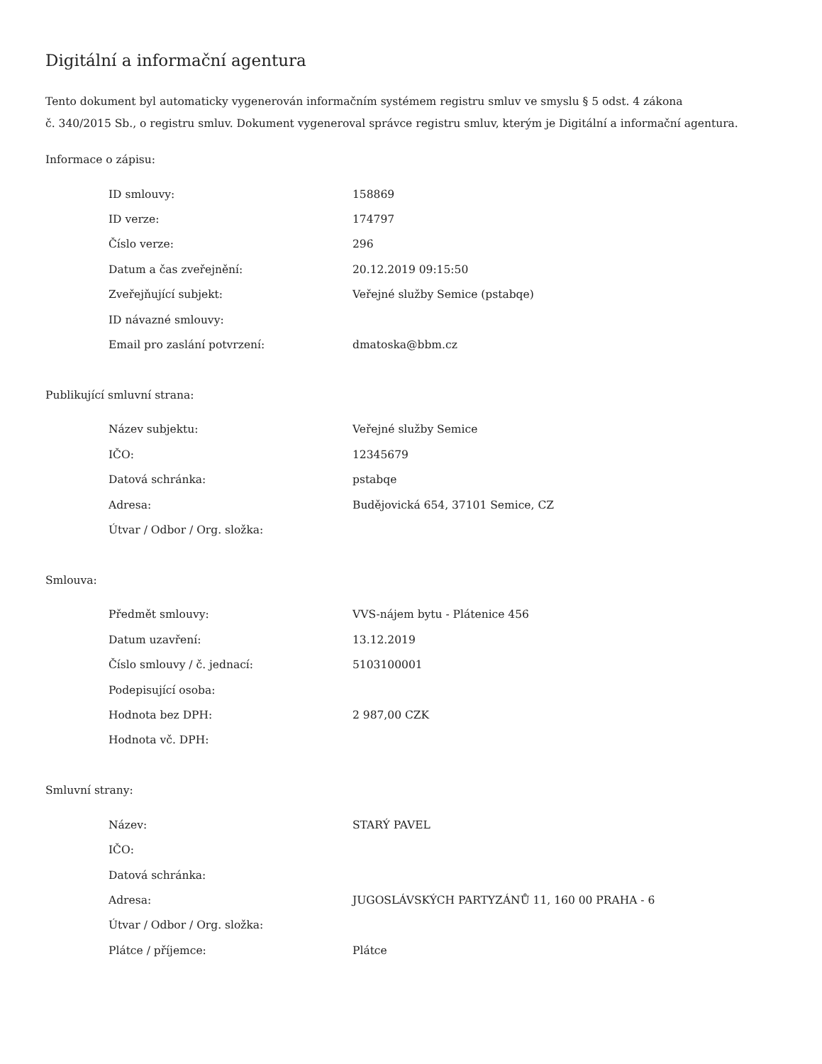Digitální a informační agentura
Tento dokument byl automaticky vygenerován informačním systémem registru smluv ve smyslu § 5 odst. 4 zákona
č. 340/2015 Sb., o registru smluv. Dokument vygeneroval správce registru smluv, kterým je Digitální a informační agentura.
Informace o zápisu:
| ID smlouvy: | 158869 |
| ID verze: | 174797 |
| Číslo verze: | 296 |
| Datum a čas zveřejnění: | 20.12.2019 09:15:50 |
| Zveřejňující subjekt: | Veřejné služby Semice (pstabqe) |
| ID návazné smlouvy: | |
| Email pro zaslání potvrzení: | dmatoska@bbm.cz |
Publikující smluvní strana:
| Název subjektu: | Veřejné služby Semice |
| IČO: | 12345679 |
| Datová schránka: | pstabqe |
| Adresa: | Budějovická 654, 37101 Semice, CZ |
| Útvar / Odbor / Org. složka: | |
Smlouva:
| Předmět smlouvy: | VVS-nájem bytu - Plátenice 456 |
| Datum uzavření: | 13.12.2019 |
| Číslo smlouvy / č. jednací: | 5103100001 |
| Podepisující osoba: | |
| Hodnota bez DPH: | 2 987,00 CZK |
| Hodnota vč. DPH: | |
Smluvní strany:
| Název: | STARÝ PAVEL |
| IČO: | |
| Datová schránka: | |
| Adresa: | JUGOSLÁVSKÝCH PARTYZÁNŮ 11, 160 00 PRAHA - 6 |
| Útvar / Odbor / Org. složka: | |
| Plátce / příjemce: | Plátce |